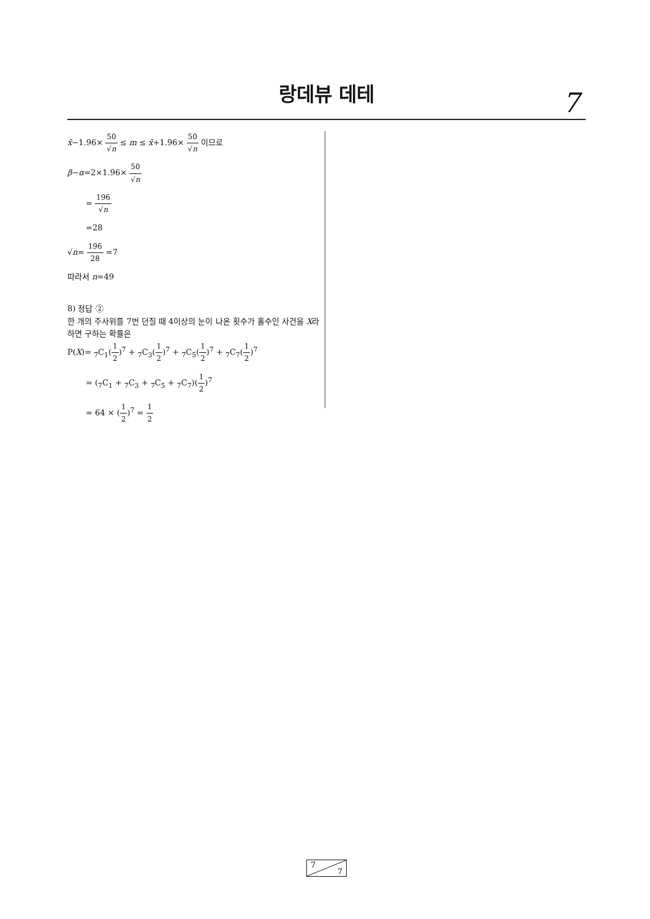랑데뷰 데테
7
x̄−1.96× 50 √n ≤ m ≤ x̄+1.96× 50 √n 이므로
β−α=2×1.96× 50 √n
= 196 √n
=28
√n= 196 28 =7
따라서 n=49
8) 정답 ②
한 개의 주사위를 7번 던질 때 4이상의 눈이 나온 횟수가 홀수인 사건을 X라 하면 구하는 확률은
P(X)= <sub>7</sub>C<sub>1</sub>(1 2)<sup>7</sup> + <sub>7</sub>C<sub>3</sub>(1 2)<sup>7</sup> + <sub>7</sub>C<sub>5</sub>(1 2)<sup>7</sup> + <sub>7</sub>C<sub>7</sub>(1 2)<sup>7</sup>
= (<sub>7</sub>C<sub>1</sub> + <sub>7</sub>C<sub>3</sub> + <sub>7</sub>C<sub>5</sub> + <sub>7</sub>C<sub>7</sub>)(1 2)<sup>7</sup>
= 64 × (1 2)<sup>7</sup> = 1 2
7
7